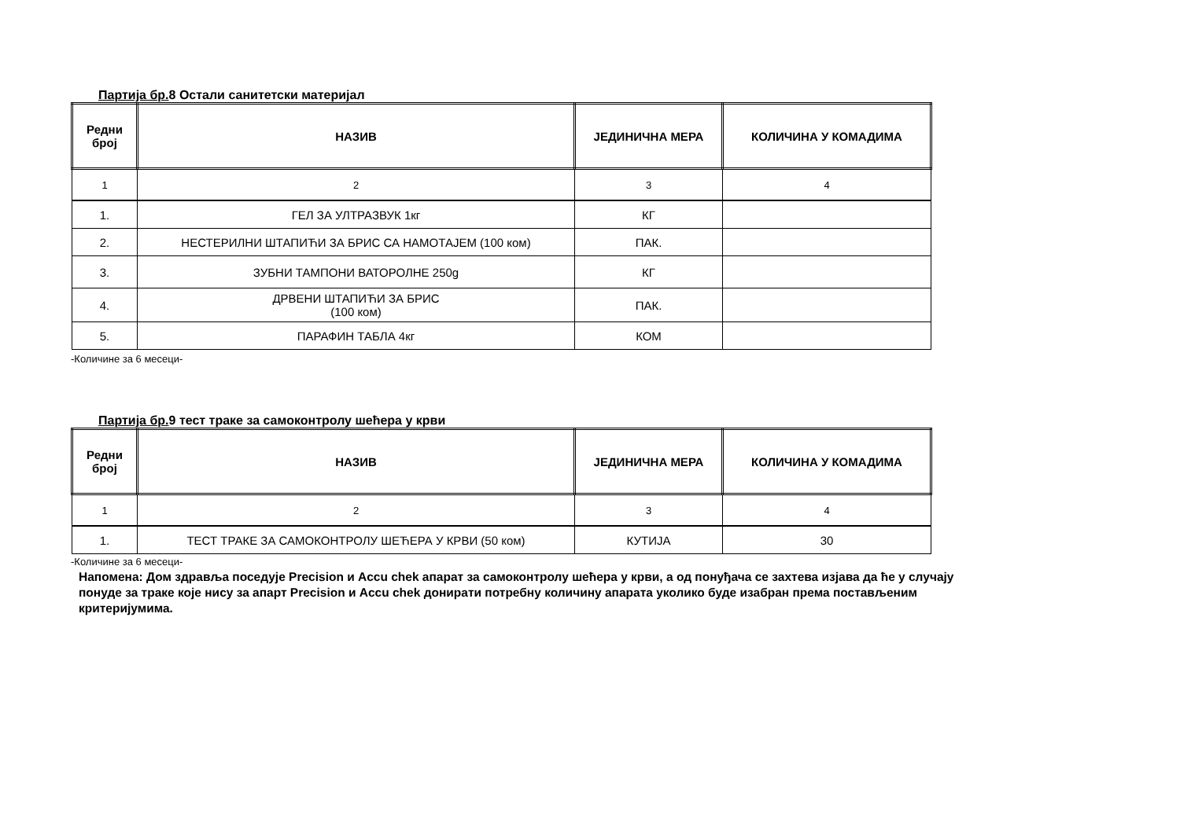Партија бр. 8 Остали санитетски материјал
| Редни број | НАЗИВ | ЈЕДИНИЧНА МЕРА | КОЛИЧИНА У КОМАДИМА |
| --- | --- | --- | --- |
| 1 | 2 | 3 | 4 |
| 1. | ГЕЛ ЗА УЛТРАЗВУК 1кг | КГ | |
| 2. | НЕСТЕРИЛНИ ШТАПИЋИ ЗА БРИС СА НАМОТАЈЕМ (100 ком) | ПАК. | |
| 3. | ЗУБНИ ТАМПОНИ ВАТОРОЛНЕ 250g | КГ | |
| 4. | ДРВЕНИ ШТАПИЋИ ЗА БРИС (100 ком) | ПАК. | |
| 5. | ПАРАФИН ТАБЛА 4кг | КОМ | |
-Количине за 6 месеци-
Партија бр. 9 тест траке за самоконтролу шећера у крви
| Редни број | НАЗИВ | ЈЕДИНИЧНА МЕРА | КОЛИЧИНА У КОМАДИМА |
| --- | --- | --- | --- |
| 1 | 2 | 3 | 4 |
| 1. | ТЕСТ ТРАКЕ ЗА САМОКОНТРОЛУ ШЕЋЕРА У КРВИ (50 ком) | КУТИЈА | 30 |
-Количине за 6 месеци-
Напомена: Дом здравља поседује Precision и Accu chek апарат за самоконтролу шећера у крви, а од понуђача се захтева изјава да ће у случају понуде за траке које нису за апарт Precision и Accu chek донирати потребну количину апарата уколико буде изабран према постављеним критеријумима.